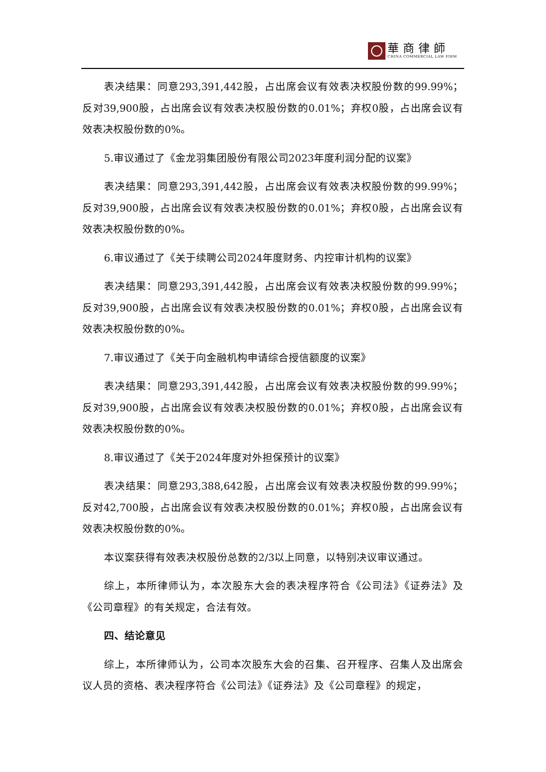華商律師
CHINA COMMERCIAL LAW FIRM
表决结果：同意293,391,442股，占出席会议有效表决权股份数的99.99%；反对39,900股，占出席会议有效表决权股份数的0.01%；弃权0股，占出席会议有效表决权股份数的0%。
5.审议通过了《金龙羽集团股份有限公司2023年度利润分配的议案》
表决结果：同意293,391,442股，占出席会议有效表决权股份数的99.99%；反对39,900股，占出席会议有效表决权股份数的0.01%；弃权0股，占出席会议有效表决权股份数的0%。
6.审议通过了《关于续聘公司2024年度财务、内控审计机构的议案》
表决结果：同意293,391,442股，占出席会议有效表决权股份数的99.99%；反对39,900股，占出席会议有效表决权股份数的0.01%；弃权0股，占出席会议有效表决权股份数的0%。
7.审议通过了《关于向金融机构申请综合授信额度的议案》
表决结果：同意293,391,442股，占出席会议有效表决权股份数的99.99%；反对39,900股，占出席会议有效表决权股份数的0.01%；弃权0股，占出席会议有效表决权股份数的0%。
8.审议通过了《关于2024年度对外担保预计的议案》
表决结果：同意293,388,642股，占出席会议有效表决权股份数的99.99%；反对42,700股，占出席会议有效表决权股份数的0.01%；弃权0股，占出席会议有效表决权股份数的0%。
本议案获得有效表决权股份总数的2/3以上同意，以特别决议审议通过。
综上，本所律师认为，本次股东大会的表决程序符合《公司法》《证券法》及《公司章程》的有关规定，合法有效。
四、结论意见
综上，本所律师认为，公司本次股东大会的召集、召开程序、召集人及出席会议人员的资格、表决程序符合《公司法》《证券法》及《公司章程》的规定，